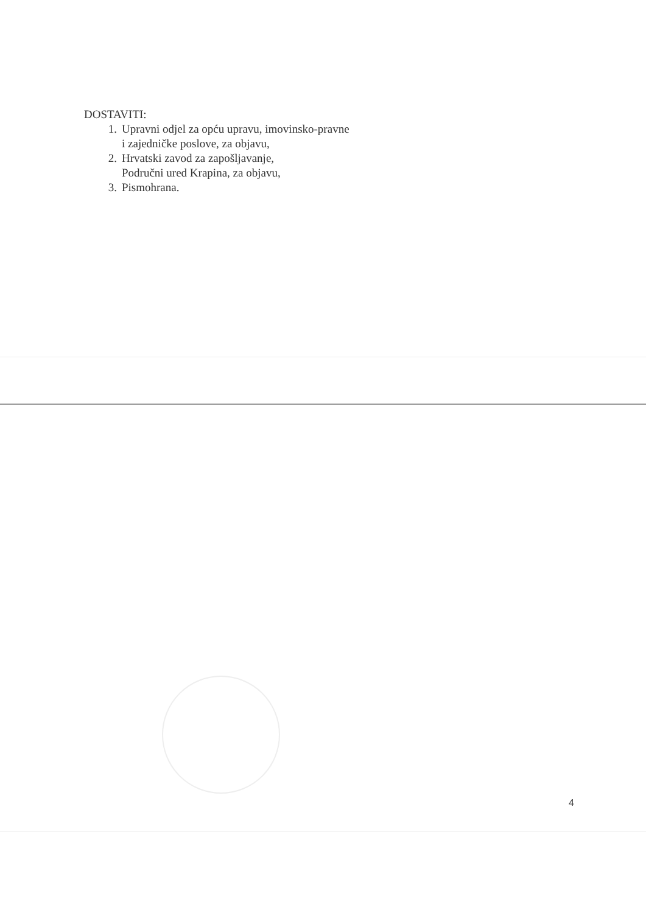DOSTAVITI:
1. Upravni odjel za opću upravu, imovinsko-pravne
i zajedničke poslove, za objavu,
2. Hrvatski zavod za zapošljavanje,
Područni ured Krapina, za objavu,
3. Pismohrana.
4